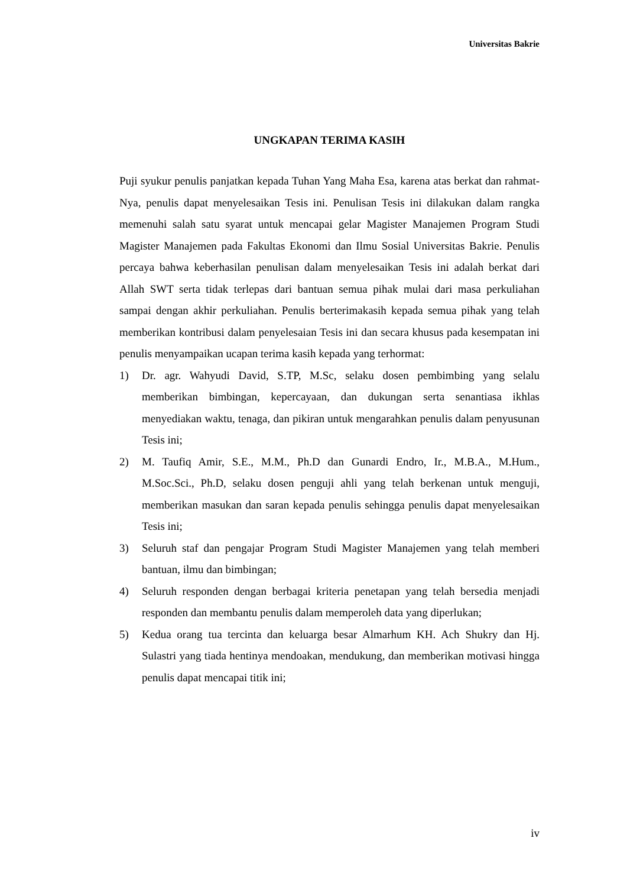Universitas Bakrie
UNGKAPAN TERIMA KASIH
Puji syukur penulis panjatkan kepada Tuhan Yang Maha Esa, karena atas berkat dan rahmat-Nya, penulis dapat menyelesaikan Tesis ini. Penulisan Tesis ini dilakukan dalam rangka memenuhi salah satu syarat untuk mencapai gelar Magister Manajemen Program Studi Magister Manajemen pada Fakultas Ekonomi dan Ilmu Sosial Universitas Bakrie. Penulis percaya bahwa keberhasilan penulisan dalam menyelesaikan Tesis ini adalah berkat dari Allah SWT serta tidak terlepas dari bantuan semua pihak mulai dari masa perkuliahan sampai dengan akhir perkuliahan. Penulis berterimakasih kepada semua pihak yang telah memberikan kontribusi dalam penyelesaian Tesis ini dan secara khusus pada kesempatan ini penulis menyampaikan ucapan terima kasih kepada yang terhormat:
1) Dr. agr. Wahyudi David, S.TP, M.Sc, selaku dosen pembimbing yang selalu memberikan bimbingan, kepercayaan, dan dukungan serta senantiasa ikhlas menyediakan waktu, tenaga, dan pikiran untuk mengarahkan penulis dalam penyusunan Tesis ini;
2) M. Taufiq Amir, S.E., M.M., Ph.D dan Gunardi Endro, Ir., M.B.A., M.Hum., M.Soc.Sci., Ph.D, selaku dosen penguji ahli yang telah berkenan untuk menguji, memberikan masukan dan saran kepada penulis sehingga penulis dapat menyelesaikan Tesis ini;
3) Seluruh staf dan pengajar Program Studi Magister Manajemen yang telah memberi bantuan, ilmu dan bimbingan;
4) Seluruh responden dengan berbagai kriteria penetapan yang telah bersedia menjadi responden dan membantu penulis dalam memperoleh data yang diperlukan;
5) Kedua orang tua tercinta dan keluarga besar Almarhum KH. Ach Shukry dan Hj. Sulastri yang tiada hentinya mendoakan, mendukung, dan memberikan motivasi hingga penulis dapat mencapai titik ini;
iv